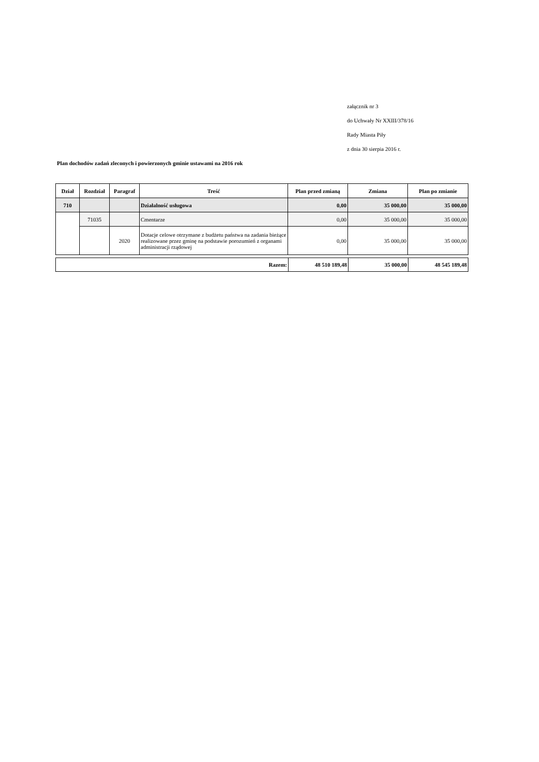załącznik nr 3
do Uchwały Nr XXIII/378/16
Rady Miasta Piły
z dnia 30 sierpia 2016 r.
Plan dochodów zadań zleconych i powierzonych gminie ustawami na 2016 rok
| Dział | Rozdział | Paragraf | Treść | Plan przed zmianą | Zmiana | Plan po zmianie |
| --- | --- | --- | --- | --- | --- | --- |
| 710 | | | Działalność usługowa | 0,00 | 35 000,00 | 35 000,00 |
| | 71035 | | Cmentarze | 0,00 | 35 000,00 | 35 000,00 |
| | | 2020 | Dotacje celowe otrzymane z budżetu państwa na zadania bieżące realizowane przez gminę na podstawie porozumień z organami administracji rządowej | 0,00 | 35 000,00 | 35 000,00 |
| Razem: | 48 510 189,48 | 35 000,00 | 48 545 189,48 |